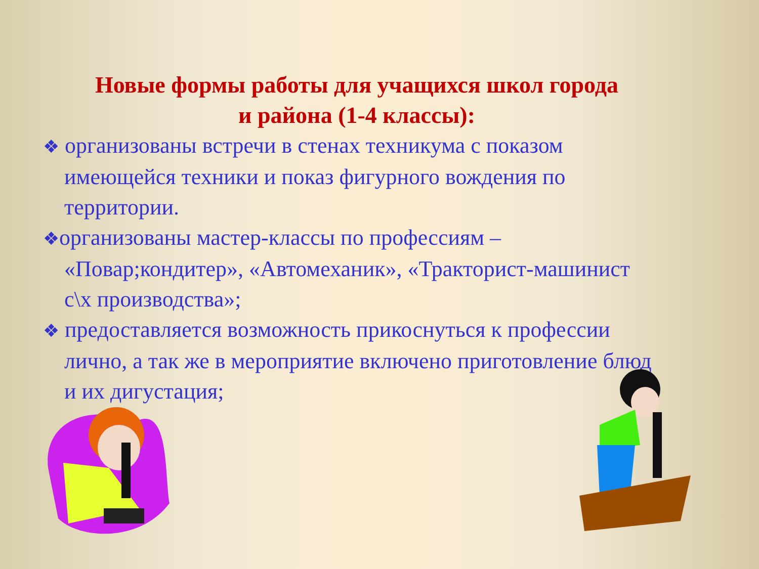Новые формы работы для учащихся школ города
и района (1-4 классы):
❖ организованы встречи в стенах техникума с показом имеющейся техники и показ фигурного вождения по территории.
❖организованы мастер-классы по профессиям – «Повар;кондитер», «Автомеханик», «Тракторист-машинист с\х производства»;
❖ предоставляется возможность прикоснуться к профессии лично, а так же в мероприятие включено приготовление блюд и их дигустация;